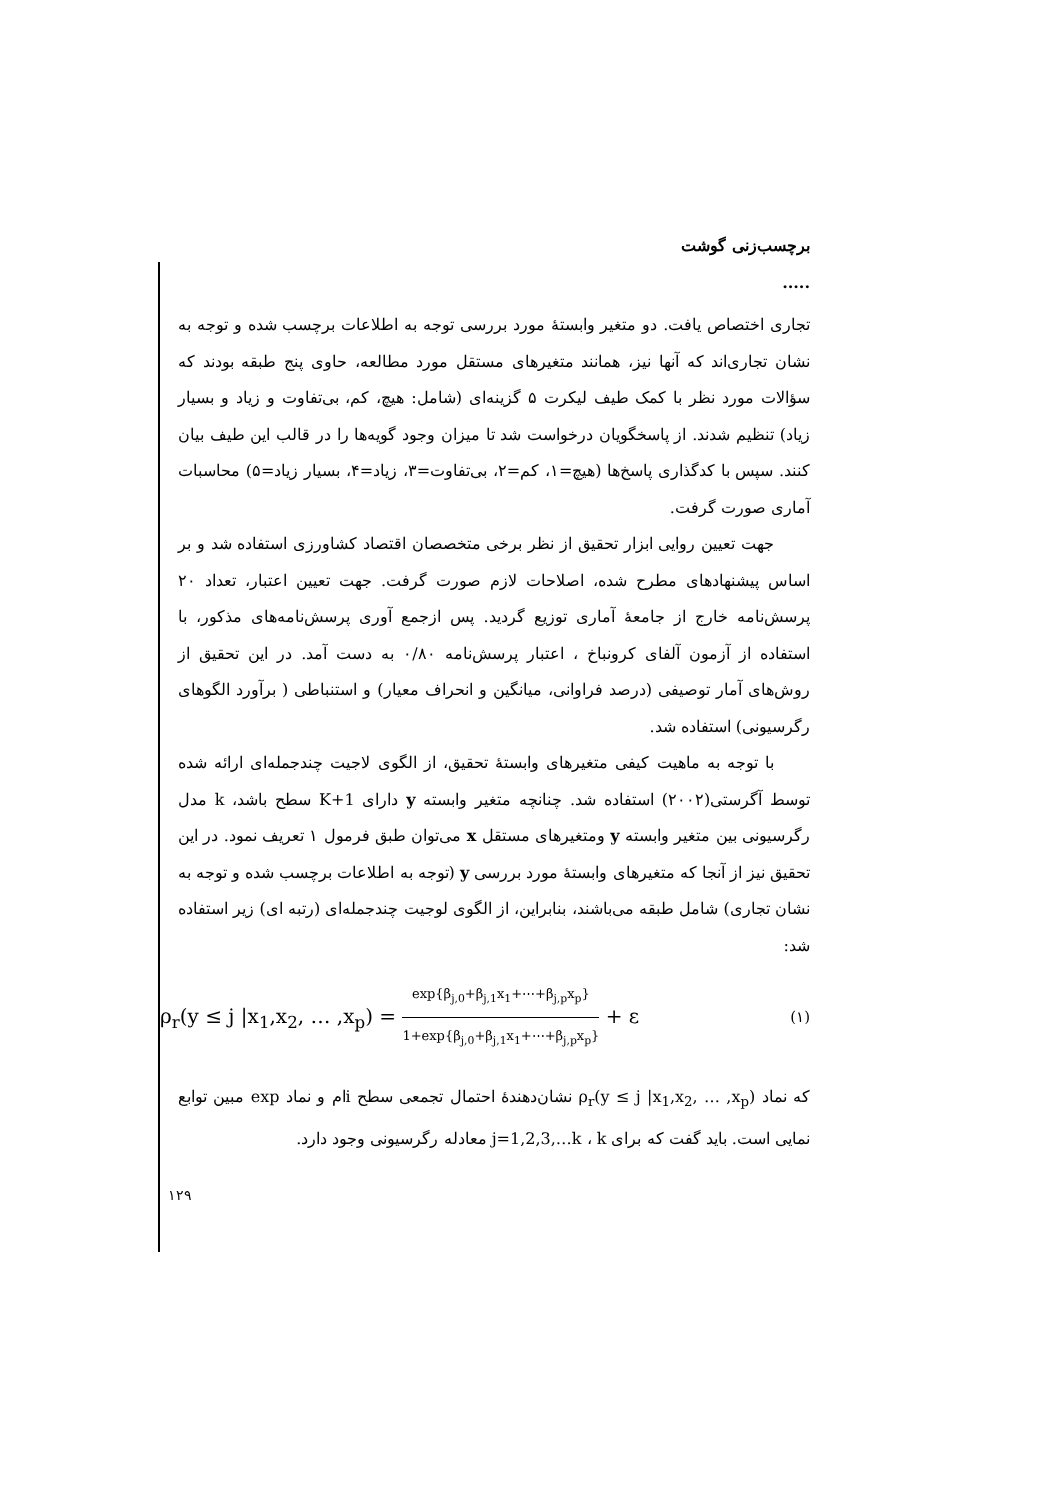برچسب‌زنی گوشت .....
تجاری اختصاص یافت. دو متغیر وابستهٔ مورد بررسی توجه به اطلاعات برچسب شده و توجه به نشان تجاری‌اند که آنها نیز، همانند متغیرهای مستقل مورد مطالعه، حاوی پنج طبقه بودند که سؤالات مورد نظر با کمک طیف لیکرت ۵ گزینه‌ای (شامل: هیچ، کم، بی‌تفاوت و زیاد و بسیار زیاد) تنظیم شدند. از پاسخگویان درخواست شد تا میزان وجود گویه‌ها را در قالب این طیف بیان کنند. سپس با کدگذاری پاسخ‌ها (هیچ=۱، کم=۲، بی‌تفاوت=۳، زیاد=۴، بسیار زیاد=۵) محاسبات آماری صورت گرفت.
جهت تعیین روایی ابزار تحقیق از نظر برخی متخصصان اقتصاد کشاورزی استفاده شد و بر اساس پیشنهادهای مطرح شده، اصلاحات لازم صورت گرفت. جهت تعیین اعتبار، تعداد ۲۰ پرسش‌نامه خارج از جامعهٔ آماری توزیع گردید. پس ازجمع آوری پرسش‌نامه‌های مذکور، با استفاده از آزمون آلفای کرونباخ ، اعتبار پرسش‌نامه ۰/۸۰ به دست آمد. در این تحقیق از روش‌های آمار توصیفی (درصد فراوانی، میانگین و انحراف معیار) و استنباطی ( برآورد الگوهای رگرسیونی) استفاده شد.
با توجه به ماهیت کیفی متغیرهای وابستهٔ تحقیق، از الگوی لاجیت چندجمله‌ای ارائه شده توسط آگرستی(۲۰۰۲) استفاده شد. چنانچه متغیر وابسته y دارای K+1 سطح باشد، k مدل رگرسیونی بین متغیر وابسته y ومتغیرهای مستقل x می‌توان طبق فرمول ۱ تعریف نمود. در این تحقیق نیز از آنجا که متغیرهای وابستهٔ مورد بررسی y (توجه به اطلاعات برچسب شده و توجه به نشان تجاری) شامل طبقه می‌باشند، بنابراین، از الگوی لوجیت چندجمله‌ای (رتبه ای) زیر استفاده شد:
ρ<sub>r</sub>(y ≤ j |x<sub>1</sub>,x<sub>2</sub>, … ,x<sub>p</sub>) = exp{β<sub>j,0</sub>+β<sub>j,1</sub>x<sub>1</sub>+⋯+β<sub>j,p</sub>x<sub>p</sub>} 1+exp{β<sub>j,0</sub>+β<sub>j,1</sub>x<sub>1</sub>+⋯+β<sub>j,p</sub>x<sub>p</sub>} + ε (۱)
که نماد ρ<sub>r</sub>(y ≤ j |x<sub>1</sub>,x<sub>2</sub>, … ,x<sub>p</sub>) نشان‌دهندهٔ احتمال تجمعی سطح iام و نماد exp مبین توابع نمایی است. باید گفت که برای j=1,2,3,…k ، k معادله رگرسیونی وجود دارد.
۱۲۹